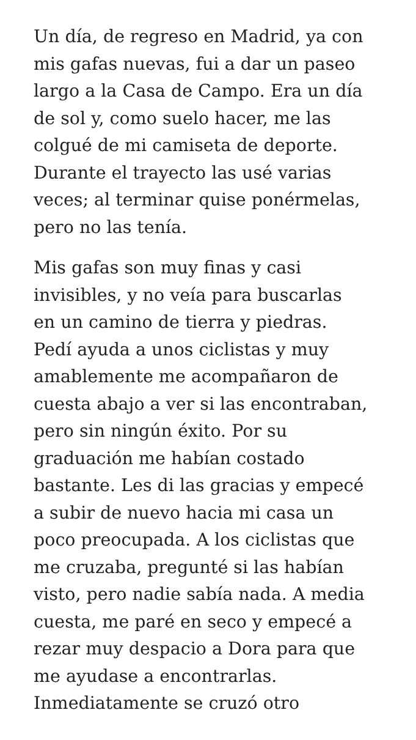Un día, de regreso en Madrid, ya con
mis gafas nuevas, fui a dar un paseo
largo a la Casa de Campo. Era un día
de sol y, como suelo hacer, me las
colgué de mi camiseta de deporte.
Durante el trayecto las usé varias
veces; al terminar quise ponérmelas,
pero no las tenía.
Mis gafas son muy finas y casi
invisibles, y no veía para buscarlas
en un camino de tierra y piedras.
Pedí ayuda a unos ciclistas y muy
amablemente me acompañaron de
cuesta abajo a ver si las encontraban,
pero sin ningún éxito. Por su
graduación me habían costado
bastante. Les di las gracias y empecé
a subir de nuevo hacia mi casa un
poco preocupada. A los ciclistas que
me cruzaba, pregunté si las habían
visto, pero nadie sabía nada. A media
cuesta, me paré en seco y empecé a
rezar muy despacio a Dora para que
me ayudase a encontrarlas.
Inmediatamente se cruzó otro